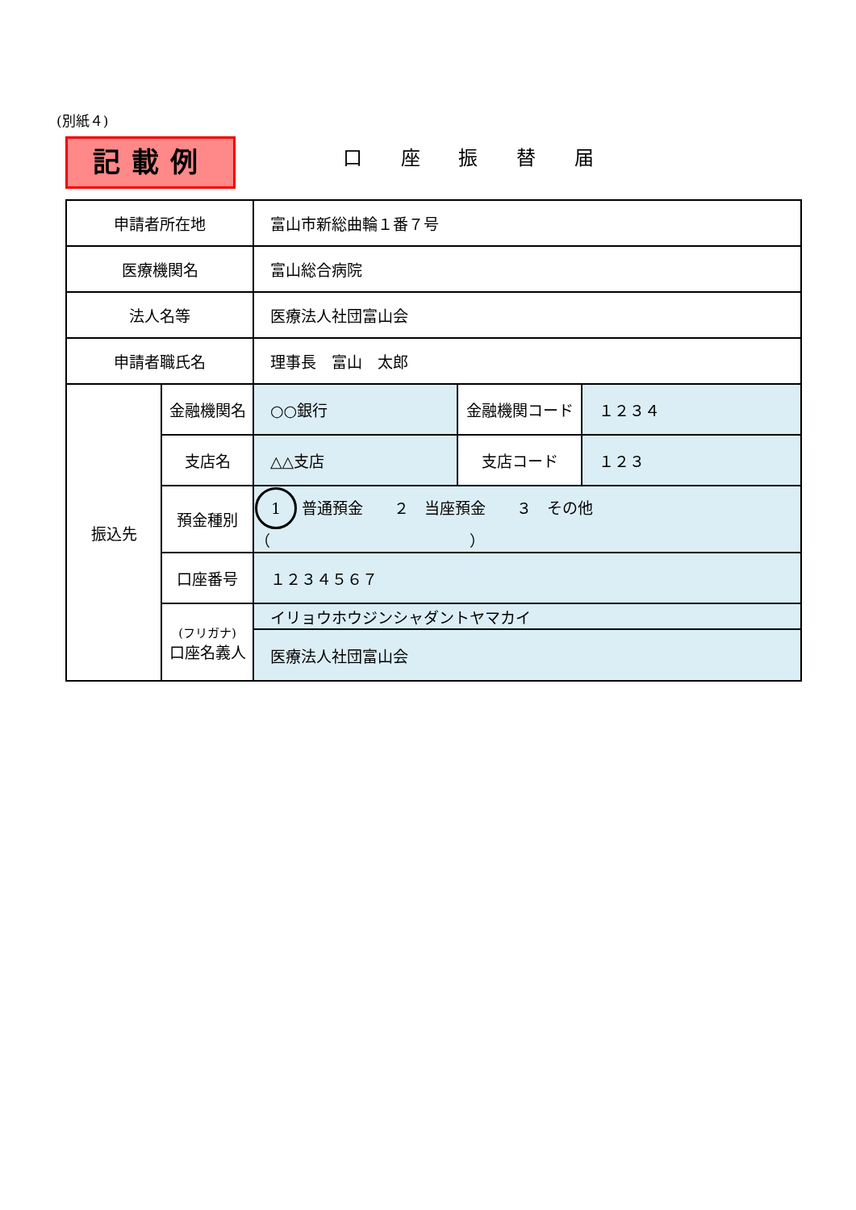(別紙４)
記載例 口 座 振 替 届
| 申請者所在地 | | 富山市新総曲輪１番７号 | | |
| 医療機関名 | | 富山総合病院 | | |
| 法人名等 | | 医療法人社団富山会 | | |
| 申請者職氏名 | | 理事長 富山 太郎 | | |
| 振込先 | 金融機関名 | ○○銀行 | 金融機関コード | １２３４ |
| | 支店名 | △△支店 | 支店コード | １２３ |
| | 預金種別 | 1 普通預金 ２ 当座預金 ３ その他（ ） | | |
| | 口座番号 | １２３４５６７ | | |
| | (フリガナ) 口座名義人 | イリョウホウジンシャダントヤマカイ | | |
| | | 医療法人社団富山会 | | |